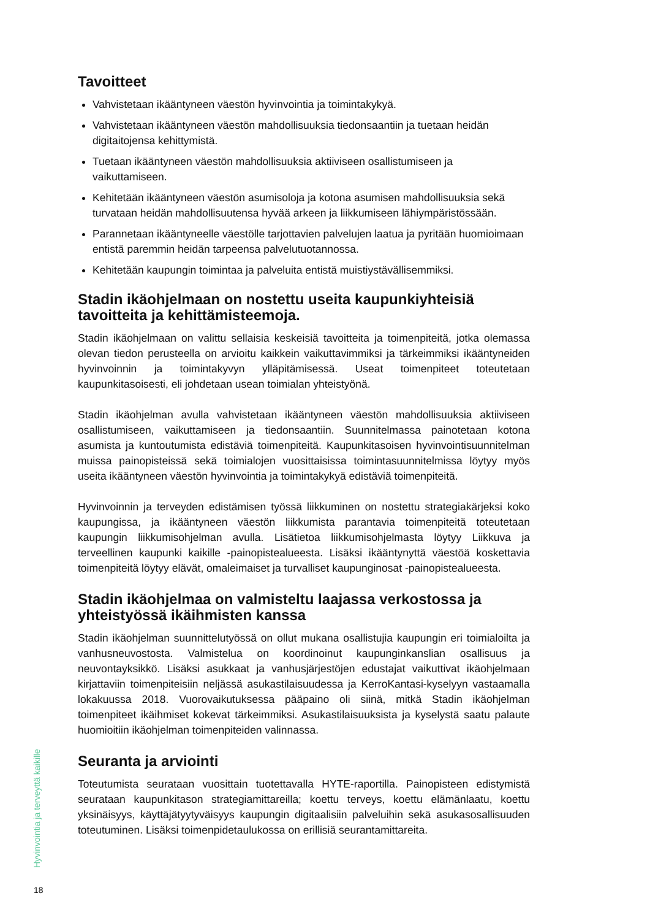Tavoitteet
Vahvistetaan ikääntyneen väestön hyvinvointia ja toimintakykyä.
Vahvistetaan ikääntyneen väestön mahdollisuuksia tiedonsaantiin ja tuetaan heidän digitaitojensa kehittymistä.
Tuetaan ikääntyneen väestön mahdollisuuksia aktiiviseen osallistumiseen ja vaikuttamiseen.
Kehitetään ikääntyneen väestön asumisoloja ja kotona asumisen mahdollisuuksia sekä turvataan heidän mahdollisuutensa hyvää arkeen ja liikkumiseen lähiympäristössään.
Parannetaan ikääntyneelle väestölle tarjottavien palvelujen laatua ja pyritään huomioimaan entistä paremmin heidän tarpeensa palvelutuotannossa.
Kehitetään kaupungin toimintaa ja palveluita entistä muistiystävällisemmiksi.
Stadin ikäohjelmaan on nostettu useita kaupunkiyhteisiä tavoitteita ja kehittämisteemoja.
Stadin ikäohjelmaan on valittu sellaisia keskeisiä tavoitteita ja toimenpiteitä, jotka olemassa olevan tiedon perusteella on arvioitu kaikkein vaikuttavimmiksi ja tärkeimmiksi ikääntyneiden hyvinvoinnin ja toimintakyvyn ylläpitämisessä. Useat toimenpiteet toteutetaan kaupunkitasoisesti, eli johdetaan usean toimialan yhteistyönä.
Stadin ikäohjelman avulla vahvistetaan ikääntyneen väestön mahdollisuuksia aktiiviseen osallistumiseen, vaikuttamiseen ja tiedonsaantiin. Suunnitelmassa painotetaan kotona asumista ja kuntoutumista edistäviä toimenpiteitä. Kaupunkitasoisen hyvinvointisuunnitelman muissa painopisteissä sekä toimialojen vuosittaisissa toimintasuunnitelmissa löytyy myös useita ikääntyneen väestön hyvinvointia ja toimintakykyä edistäviä toimenpiteitä.
Hyvinvoinnin ja terveyden edistämisen työssä liikkuminen on nostettu strategiakärjeksi koko kaupungissa, ja ikääntyneen väestön liikkumista parantavia toimenpiteitä toteutetaan kaupungin liikkumisohjelman avulla. Lisätietoa liikkumisohjelmasta löytyy Liikkuva ja terveellinen kaupunki kaikille -painopistealueesta. Lisäksi ikääntynyttä väestöä koskettavia toimenpiteitä löytyy elävät, omaleimaiset ja turvalliset kaupunginosat -painopistealueesta.
Stadin ikäohjelmaa on valmisteltu laajassa verkostossa ja yhteistyössä ikäihmisten kanssa
Stadin ikäohjelman suunnittelutyössä on ollut mukana osallistujia kaupungin eri toimialoilta ja vanhusneuvostosta. Valmistelua on koordinoinut kaupunginkanslian osallisuus ja neuvontayksikkö. Lisäksi asukkaat ja vanhusjärjestöjen edustajat vaikuttivat ikäohjelmaan kirjattaviin toimenpiteisiin neljässä asukastilaisuudessa ja KerroKantasi-kyselyyn vastaamalla lokakuussa 2018. Vuorovaikutuksessa pääpaino oli siinä, mitkä Stadin ikäohjelman toimenpiteet ikäihmiset kokevat tärkeimmiksi. Asukastilaisuuksista ja kyselystä saatu palaute huomioitiin ikäohjelman toimenpiteiden valinnassa.
Seuranta ja arviointi
Toteutumista seurataan vuosittain tuotettavalla HYTE-raportilla. Painopisteen edistymistä seurataan kaupunkitason strategiamittareilla; koettu terveys, koettu elämänlaatu, koettu yksinäisyys, käyttäjätyytyväisyys kaupungin digitaalisiin palveluihin sekä asukasosallisuuden toteutuminen. Lisäksi toimenpidetaulukossa on erillisiä seurantamittareita.
Hyvinvointia ja terveyttä kaikille
18